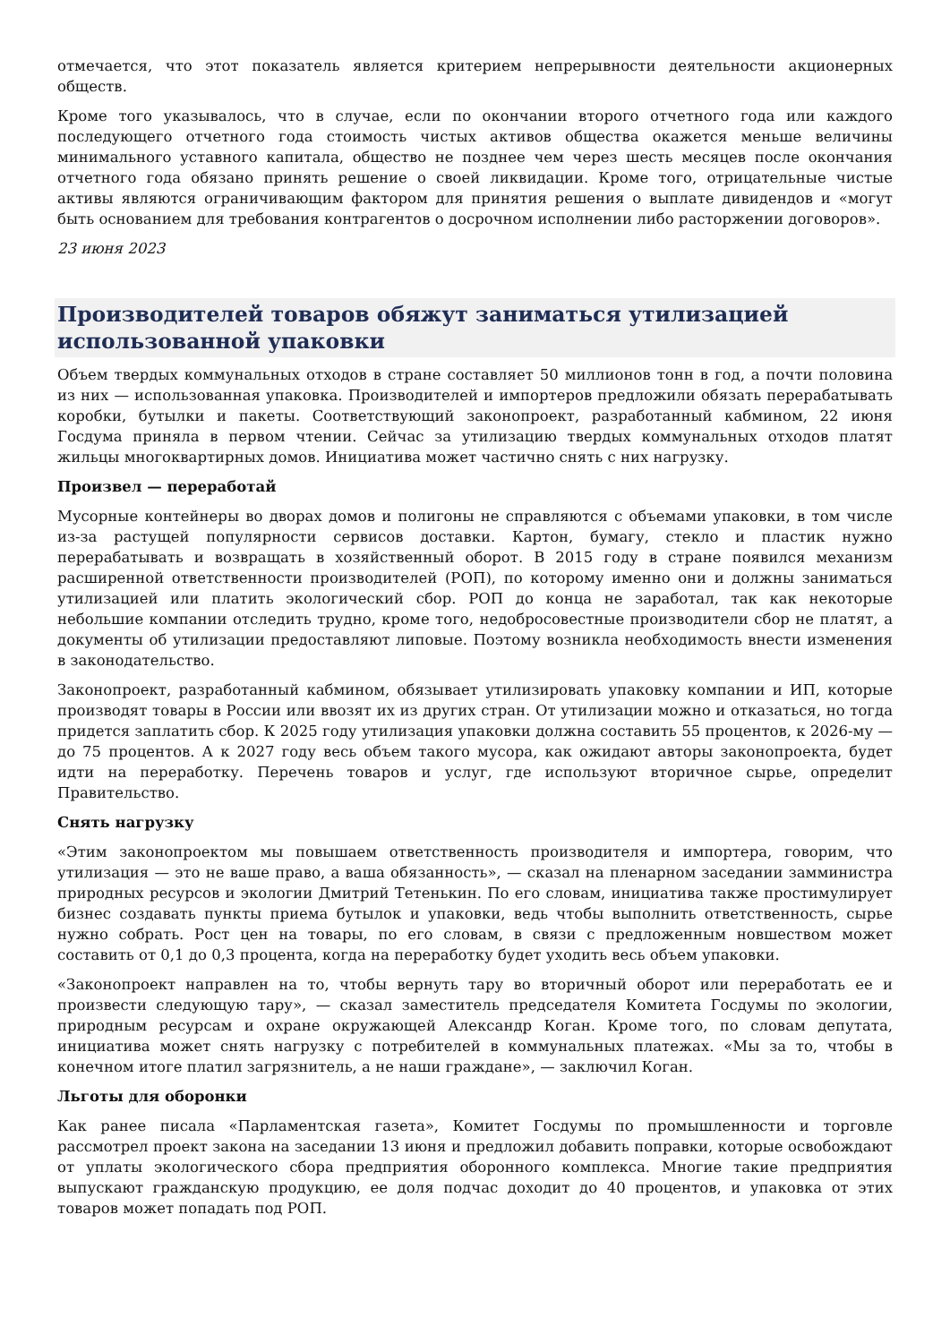отмечается, что этот показатель является критерием непрерывности деятельности акционерных обществ.
Кроме того указывалось, что в случае, если по окончании второго отчетного года или каждого последующего отчетного года стоимость чистых активов общества окажется меньше величины минимального уставного капитала, общество не позднее чем через шесть месяцев после окончания отчетного года обязано принять решение о своей ликвидации. Кроме того, отрицательные чистые активы являются ограничивающим фактором для принятия решения о выплате дивидендов и «могут быть основанием для требования контрагентов о досрочном исполнении либо расторжении договоров».
23 июня 2023
Производителей товаров обяжут заниматься утилизацией использованной упаковки
Объем твердых коммунальных отходов в стране составляет 50 миллионов тонн в год, а почти половина из них — использованная упаковка. Производителей и импортеров предложили обязать перерабатывать коробки, бутылки и пакеты. Соответствующий законопроект, разработанный кабмином, 22 июня Госдума приняла в первом чтении. Сейчас за утилизацию твердых коммунальных отходов платят жильцы многоквартирных домов. Инициатива может частично снять с них нагрузку.
Произвел — переработай
Мусорные контейнеры во дворах домов и полигоны не справляются с объемами упаковки, в том числе из-за растущей популярности сервисов доставки. Картон, бумагу, стекло и пластик нужно перерабатывать и возвращать в хозяйственный оборот. В 2015 году в стране появился механизм расширенной ответственности производителей (РОП), по которому именно они и должны заниматься утилизацией или платить экологический сбор. РОП до конца не заработал, так как некоторые небольшие компании отследить трудно, кроме того, недобросовестные производители сбор не платят, а документы об утилизации предоставляют липовые. Поэтому возникла необходимость внести изменения в законодательство.
Законопроект, разработанный кабмином, обязывает утилизировать упаковку компании и ИП, которые производят товары в России или ввозят их из других стран. От утилизации можно и отказаться, но тогда придется заплатить сбор. К 2025 году утилизация упаковки должна составить 55 процентов, к 2026-му — до 75 процентов. А к 2027 году весь объем такого мусора, как ожидают авторы законопроекта, будет идти на переработку. Перечень товаров и услуг, где используют вторичное сырье, определит Правительство.
Снять нагрузку
«Этим законопроектом мы повышаем ответственность производителя и импортера, говорим, что утилизация — это не ваше право, а ваша обязанность», — сказал на пленарном заседании замминистра природных ресурсов и экологии Дмитрий Тетенькин. По его словам, инициатива также простимулирует бизнес создавать пункты приема бутылок и упаковки, ведь чтобы выполнить ответственность, сырье нужно собрать. Рост цен на товары, по его словам, в связи с предложенным новшеством может составить от 0,1 до 0,3 процента, когда на переработку будет уходить весь объем упаковки.
«Законопроект направлен на то, чтобы вернуть тару во вторичный оборот или переработать ее и произвести следующую тару», — сказал заместитель председателя Комитета Госдумы по экологии, природным ресурсам и охране окружающей Александр Коган. Кроме того, по словам депутата, инициатива может снять нагрузку с потребителей в коммунальных платежах. «Мы за то, чтобы в конечном итоге платил загрязнитель, а не наши граждане», — заключил Коган.
Льготы для оборонки
Как ранее писала «Парламентская газета», Комитет Госдумы по промышленности и торговле рассмотрел проект закона на заседании 13 июня и предложил добавить поправки, которые освобождают от уплаты экологического сбора предприятия оборонного комплекса. Многие такие предприятия выпускают гражданскую продукцию, ее доля подчас доходит до 40 процентов, и упаковка от этих товаров может попадать под РОП.